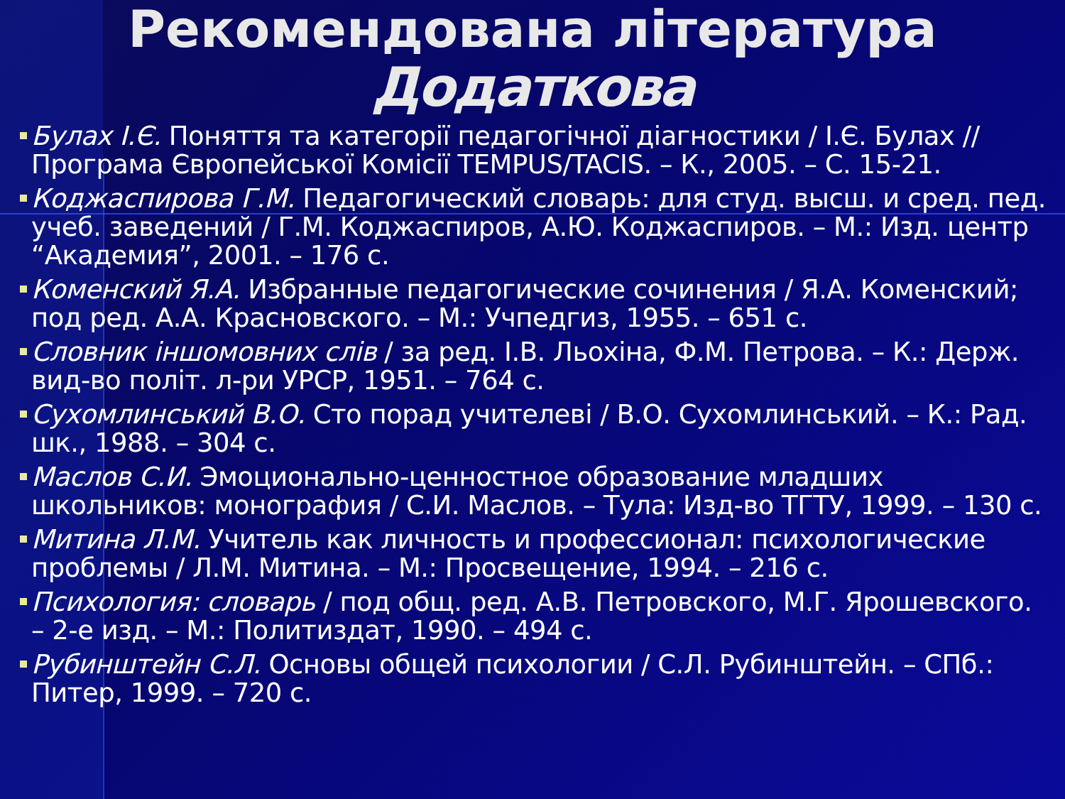Рекомендована література
Додаткова
■
Булах І.Є. Поняття та категорії педагогічної діагностики / І.Є. Булах // Програма Європейської Комісії TEMPUS/TACIS. – К., 2005. – С. 15-21.
■
Коджаспирова Г.М. Педагогический словарь: для студ. высш. и сред. пед. учеб. заведений / Г.М. Коджаспиров, А.Ю. Коджаспиров. – М.: Изд. центр “Академия”, 2001. – 176 с.
■
Коменский Я.А. Избранные педагогические сочинения / Я.А. Коменский; под ред. А.А. Красновского. – М.: Учпедгиз, 1955. – 651 с.
■
Словник іншомовних слів / за ред. І.В. Льохіна, Ф.М. Петрова. – К.: Держ. вид-во політ. л-ри УРСР, 1951. – 764 с.
■
Сухомлинський В.О. Сто порад учителеві / В.О. Сухомлинський. – К.: Рад. шк., 1988. – 304 с.
■
Маслов С.И. Эмоционально-ценностное образование младших школьников: монография / С.И. Маслов. – Тула: Изд-во ТГТУ, 1999. – 130 с.
■
Митина Л.М. Учитель как личность и профессионал: психологические проблемы / Л.М. Митина. – М.: Просвещение, 1994. – 216 с.
■
Психология: словарь / под общ. ред. А.В. Петровского, М.Г. Ярошевского. – 2-е изд. – М.: Политиздат, 1990. – 494 с.
■
Рубинштейн С.Л. Основы общей психологии / С.Л. Рубинштейн. – СПб.: Питер, 1999. – 720 с.